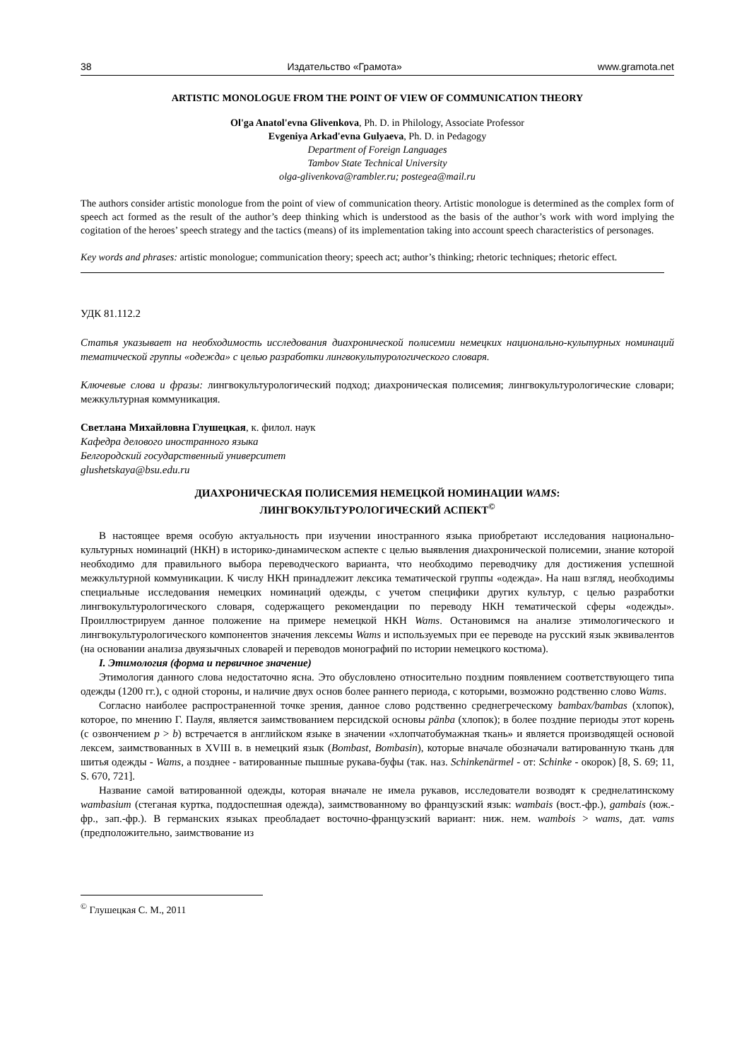38 Издательство «Грамота» www.gramota.net
ARTISTIC MONOLOGUE FROM THE POINT OF VIEW OF COMMUNICATION THEORY
Ol'ga Anatol'evna Glivenkova, Ph. D. in Philology, Associate Professor
Evgeniya Arkad'evna Gulyaeva, Ph. D. in Pedagogy
Department of Foreign Languages
Tambov State Technical University
olga-glivenkova@rambler.ru; postegea@mail.ru
The authors consider artistic monologue from the point of view of communication theory. Artistic monologue is determined as the complex form of speech act formed as the result of the author’s deep thinking which is understood as the basis of the author’s work with word implying the cogitation of the heroes’ speech strategy and the tactics (means) of its implementation taking into account speech characteristics of personages.
Key words and phrases: artistic monologue; communication theory; speech act; author’s thinking; rhetoric techniques; rhetoric effect.
УДК 81.112.2
Статья указывает на необходимость исследования диахронической полисемии немецких национально-культурных номинаций тематической группы «одежда» с целью разработки лингвокультурологического словаря.
Ключевые слова и фразы: лингвокультурологический подход; диахроническая полисемия; лингвокультурологические словари; межкультурная коммуникация.
Светлана Михайловна Глушецкая, к. филол. наук
Кафедра делового иностранного языка
Белгородский государственный университет
glushetskaya@bsu.edu.ru
ДИАХРОНИЧЕСКАЯ ПОЛИСЕМИЯ НЕМЕЦКОЙ НОМИНАЦИИ WAMS:
ЛИНГВОКУЛЬТУРОЛОГИЧЕСКИЙ АСПЕКТ<sup>©</sup>
В настоящее время особую актуальность при изучении иностранного языка приобретают исследования национально-культурных номинаций (НКН) в историко-динамическом аспекте с целью выявления диахронической полисемии, знание которой необходимо для правильного выбора переводческого варианта, что необходимо переводчику для достижения успешной межкультурной коммуникации. К числу НКН принадлежит лексика тематической группы «одежда». На наш взгляд, необходимы специальные исследования немецких номинаций одежды, с учетом специфики других культур, с целью разработки лингвокультурологического словаря, содержащего рекомендации по переводу НКН тематической сферы «одежды». Проиллюстрируем данное положение на примере немецкой НКН Wams. Остановимся на анализе этимологического и лингвокультурологического компонентов значения лексемы Wams и используемых при ее переводе на русский язык эквивалентов (на основании анализа двуязычных словарей и переводов монографий по истории немецкого костюма).
I. Этимология (форма и первичное значение)
Этимология данного слова недостаточно ясна. Это обусловлено относительно поздним появлением соответствующего типа одежды (1200 гг.), с одной стороны, и наличие двух основ более раннего периода, с которыми, возможно родственно слово Wams.
Согласно наиболее распространенной точке зрения, данное слово родственно среднегреческому bambax/bambas (хлопок), которое, по мнению Г. Пауля, является заимствованием персидской основы pänba (хлопок); в более поздние периоды этот корень (с озвончением p > b) встречается в английском языке в значении «хлопчатобумажная ткань» и является производящей основой лексем, заимствованных в XVIII в. в немецкий язык (Bombast, Bombasin), которые вначале обозначали ватированную ткань для шитья одежды - Wams, а позднее - ватированные пышные рукава-буфы (так. наз. Schinkenärmel - от: Schinke - окорок) [8, S. 69; 11, S. 670, 721].
Название самой ватированной одежды, которая вначале не имела рукавов, исследователи возводят к среднелатинскому wambasium (стеганая куртка, поддоспешная одежда), заимствованному во французский язык: wambais (вост.-фр.), gambais (юж.-фр., зап.-фр.). В германских языках преобладает восточно-французский вариант: ниж. нем. wambois > wams, дат. vams (предположительно, заимствование из
<sup>©</sup> Глушецкая С. М., 2011